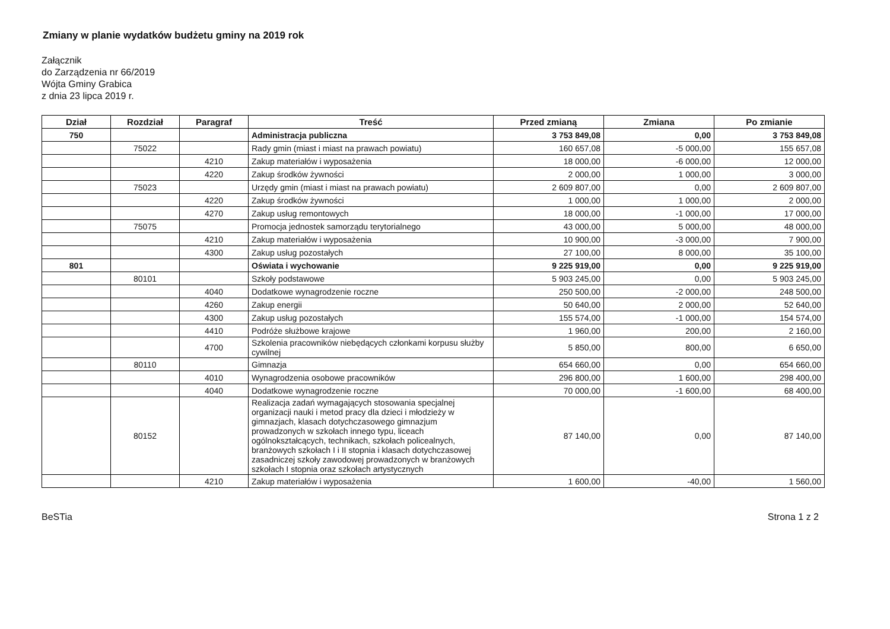Zmiany w planie wydatków budżetu gminy na 2019 rok
Załącznik
do Zarządzenia nr 66/2019
Wójta Gminy Grabica
z dnia 23 lipca 2019 r.
| Dział | Rozdział | Paragraf | Treść | Przed zmianą | Zmiana | Po zmianie |
| --- | --- | --- | --- | --- | --- | --- |
| 750 | | | Administracja publiczna | 3 753 849,08 | 0,00 | 3 753 849,08 |
| | 75022 | | Rady gmin (miast i miast na prawach powiatu) | 160 657,08 | -5 000,00 | 155 657,08 |
| | | 4210 | Zakup materiałów i wyposażenia | 18 000,00 | -6 000,00 | 12 000,00 |
| | | 4220 | Zakup środków żywności | 2 000,00 | 1 000,00 | 3 000,00 |
| | 75023 | | Urzędy gmin (miast i miast na prawach powiatu) | 2 609 807,00 | 0,00 | 2 609 807,00 |
| | | 4220 | Zakup środków żywności | 1 000,00 | 1 000,00 | 2 000,00 |
| | | 4270 | Zakup usług remontowych | 18 000,00 | -1 000,00 | 17 000,00 |
| | 75075 | | Promocja jednostek samorządu terytorialnego | 43 000,00 | 5 000,00 | 48 000,00 |
| | | 4210 | Zakup materiałów i wyposażenia | 10 900,00 | -3 000,00 | 7 900,00 |
| | | 4300 | Zakup usług pozostałych | 27 100,00 | 8 000,00 | 35 100,00 |
| 801 | | | Oświata i wychowanie | 9 225 919,00 | 0,00 | 9 225 919,00 |
| | 80101 | | Szkoły podstawowe | 5 903 245,00 | 0,00 | 5 903 245,00 |
| | | 4040 | Dodatkowe wynagrodzenie roczne | 250 500,00 | -2 000,00 | 248 500,00 |
| | | 4260 | Zakup energii | 50 640,00 | 2 000,00 | 52 640,00 |
| | | 4300 | Zakup usług pozostałych | 155 574,00 | -1 000,00 | 154 574,00 |
| | | 4410 | Podróże służbowe krajowe | 1 960,00 | 200,00 | 2 160,00 |
| | | 4700 | Szkolenia pracowników niebędących członkami korpusu służby cywilnej | 5 850,00 | 800,00 | 6 650,00 |
| | 80110 | | Gimnazja | 654 660,00 | 0,00 | 654 660,00 |
| | | 4010 | Wynagrodzenia osobowe pracowników | 296 800,00 | 1 600,00 | 298 400,00 |
| | | 4040 | Dodatkowe wynagrodzenie roczne | 70 000,00 | -1 600,00 | 68 400,00 |
| | 80152 | | Realizacja zadań wymagających stosowania specjalnej organizacji nauki i metod pracy dla dzieci i młodzieży w gimnazjach, klasach dotychczasowego gimnazjum prowadzonych w szkołach innego typu, liceach ogólnokształcących, technikach, szkołach policealnych, branżowych szkołach I i II stopnia i klasach dotychczasowej zasadniczej szkoły zawodowej prowadzonych w branżowych szkołach I stopnia oraz szkołach artystycznych | 87 140,00 | 0,00 | 87 140,00 |
| | | 4210 | Zakup materiałów i wyposażenia | 1 600,00 | -40,00 | 1 560,00 |
BeSTia Strona 1 z 2